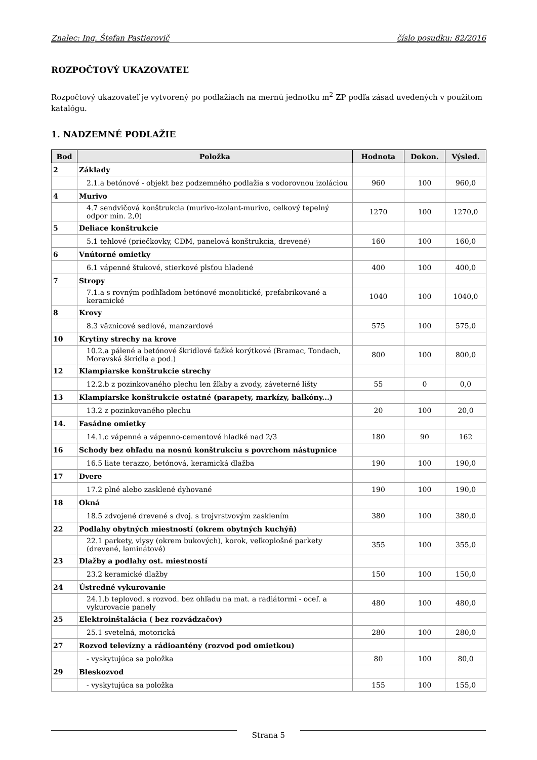Znalec: Ing. Štefan Pastierovič číslo posudku: 82/2016
ROZPOČTOVÝ UKAZOVATEĽ
Rozpočtový ukazovateľ je vytvorený po podlažiach na mernú jednotku m<sup>2</sup> ZP podľa zásad uvedených v použitom katalógu.
1. NADZEMNÉ PODLAŽIE
| Bod | Položka | Hodnota | Dokon. | Výsled. |
| --- | --- | --- | --- | --- |
| 2 | Základy | | | |
| | 2.1.a betónové - objekt bez podzemného podlažia s vodorovnou izoláciou | 960 | 100 | 960,0 |
| 4 | Murivo | | | |
| | 4.7 sendvičová konštrukcia (murivo-izolant-murivo, celkový tepelný odpor min. 2,0) | 1270 | 100 | 1270,0 |
| 5 | Deliace konštrukcie | | | |
| | 5.1 tehlové (priečkovky, CDM, panelová konštrukcia, drevené) | 160 | 100 | 160,0 |
| 6 | Vnútorné omietky | | | |
| | 6.1 vápenné štukové, stierkové plsťou hladené | 400 | 100 | 400,0 |
| 7 | Stropy | | | |
| | 7.1.a s rovným podhľadom betónové monolitické, prefabrikované a keramické | 1040 | 100 | 1040,0 |
| 8 | Krovy | | | |
| | 8.3 väznicové sedlové, manzardové | 575 | 100 | 575,0 |
| 10 | Krytiny strechy na krove | | | |
| | 10.2.a pálené a betónové škridlové ťažké korýtkové (Bramac, Tondach, Moravská škridla a pod.) | 800 | 100 | 800,0 |
| 12 | Klampiarske konštrukcie strechy | | | |
| | 12.2.b z pozinkovaného plechu len žľaby a zvody, záveterné lišty | 55 | 0 | 0,0 |
| 13 | Klampiarske konštrukcie ostatné (parapety, markízy, balkóny...) | | | |
| | 13.2 z pozinkovaného plechu | 20 | 100 | 20,0 |
| 14. | Fasádne omietky | | | |
| | 14.1.c vápenné a vápenno-cementové hladké nad 2/3 | 180 | 90 | 162 |
| 16 | Schody bez ohľadu na nosnú konštrukciu s povrchom nástupnice | | | |
| | 16.5 liate terazzo, betónová, keramická dlažba | 190 | 100 | 190,0 |
| 17 | Dvere | | | |
| | 17.2 plné alebo zasklené dyhované | 190 | 100 | 190,0 |
| 18 | Okná | | | |
| | 18.5 zdvojené drevené s dvoj. s trojvrstvovým zasklením | 380 | 100 | 380,0 |
| 22 | Podlahy obytných miestností (okrem obytných kuchýň) | | | |
| | 22.1 parkety, vlysy (okrem bukových), korok, veľkoplošné parkety (drevené, laminátové) | 355 | 100 | 355,0 |
| 23 | Dlažby a podlahy ost. miestností | | | |
| | 23.2 keramické dlažby | 150 | 100 | 150,0 |
| 24 | Ústredné vykurovanie | | | |
| | 24.1.b teplovod. s rozvod. bez ohľadu na mat. a radiátormi - oceľ. a vykurovacie panely | 480 | 100 | 480,0 |
| 25 | Elektroinštalácia ( bez rozvádzačov) | | | |
| | 25.1 svetelná, motorická | 280 | 100 | 280,0 |
| 27 | Rozvod televízny a rádioantény (rozvod pod omietkou) | | | |
| | - vyskytujúca sa položka | 80 | 100 | 80,0 |
| 29 | Bleskozvod | | | |
| | - vyskytujúca sa položka | 155 | 100 | 155,0 |
Strana 5